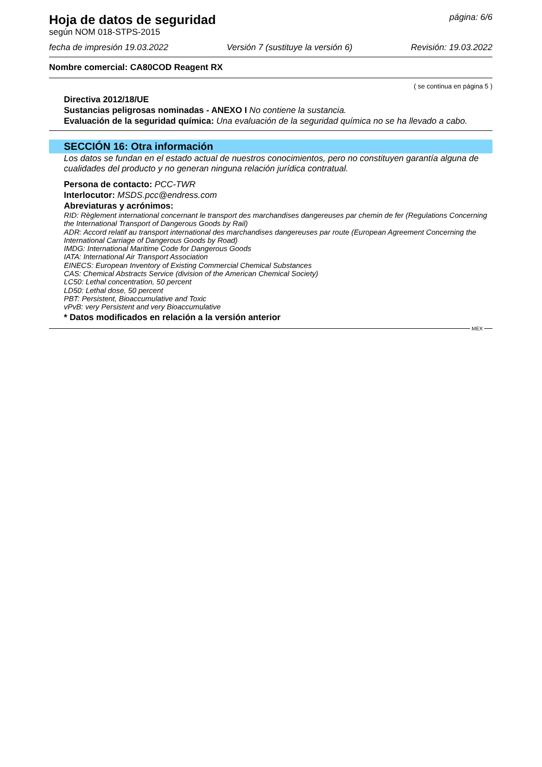Hoja de datos de seguridad
página: 6/6
según NOM 018-STPS-2015
fecha de impresión 19.03.2022 Versión 7 (sustituye la versión 6) Revisión: 19.03.2022
Nombre comercial: CA80COD Reagent RX
( se continua en página 5 )
Directiva 2012/18/UE
Sustancias peligrosas nominadas - ANEXO I No contiene la sustancia.
Evaluación de la seguridad química: Una evaluación de la seguridad química no se ha llevado a cabo.
SECCIÓN 16: Otra información
Los datos se fundan en el estado actual de nuestros conocimientos, pero no constituyen garantía alguna de cualidades del producto y no generan ninguna relación jurídica contratual.
Persona de contacto: PCC-TWR
Interlocutor: MSDS.pcc@endress.com
Abreviaturas y acrónimos:
RID: Règlement international concernant le transport des marchandises dangereuses par chemin de fer (Regulations Concerning the International Transport of Dangerous Goods by Rail)
ADR: Accord relatif au transport international des marchandises dangereuses par route (European Agreement Concerning the International Carriage of Dangerous Goods by Road)
IMDG: International Maritime Code for Dangerous Goods
IATA: International Air Transport Association
EINECS: European Inventory of Existing Commercial Chemical Substances
CAS: Chemical Abstracts Service (division of the American Chemical Society)
LC50: Lethal concentration, 50 percent
LD50: Lethal dose, 50 percent
PBT: Persistent, Bioaccumulative and Toxic
vPvB: very Persistent and very Bioaccumulative
* Datos modificados en relación a la versión anterior
MEX